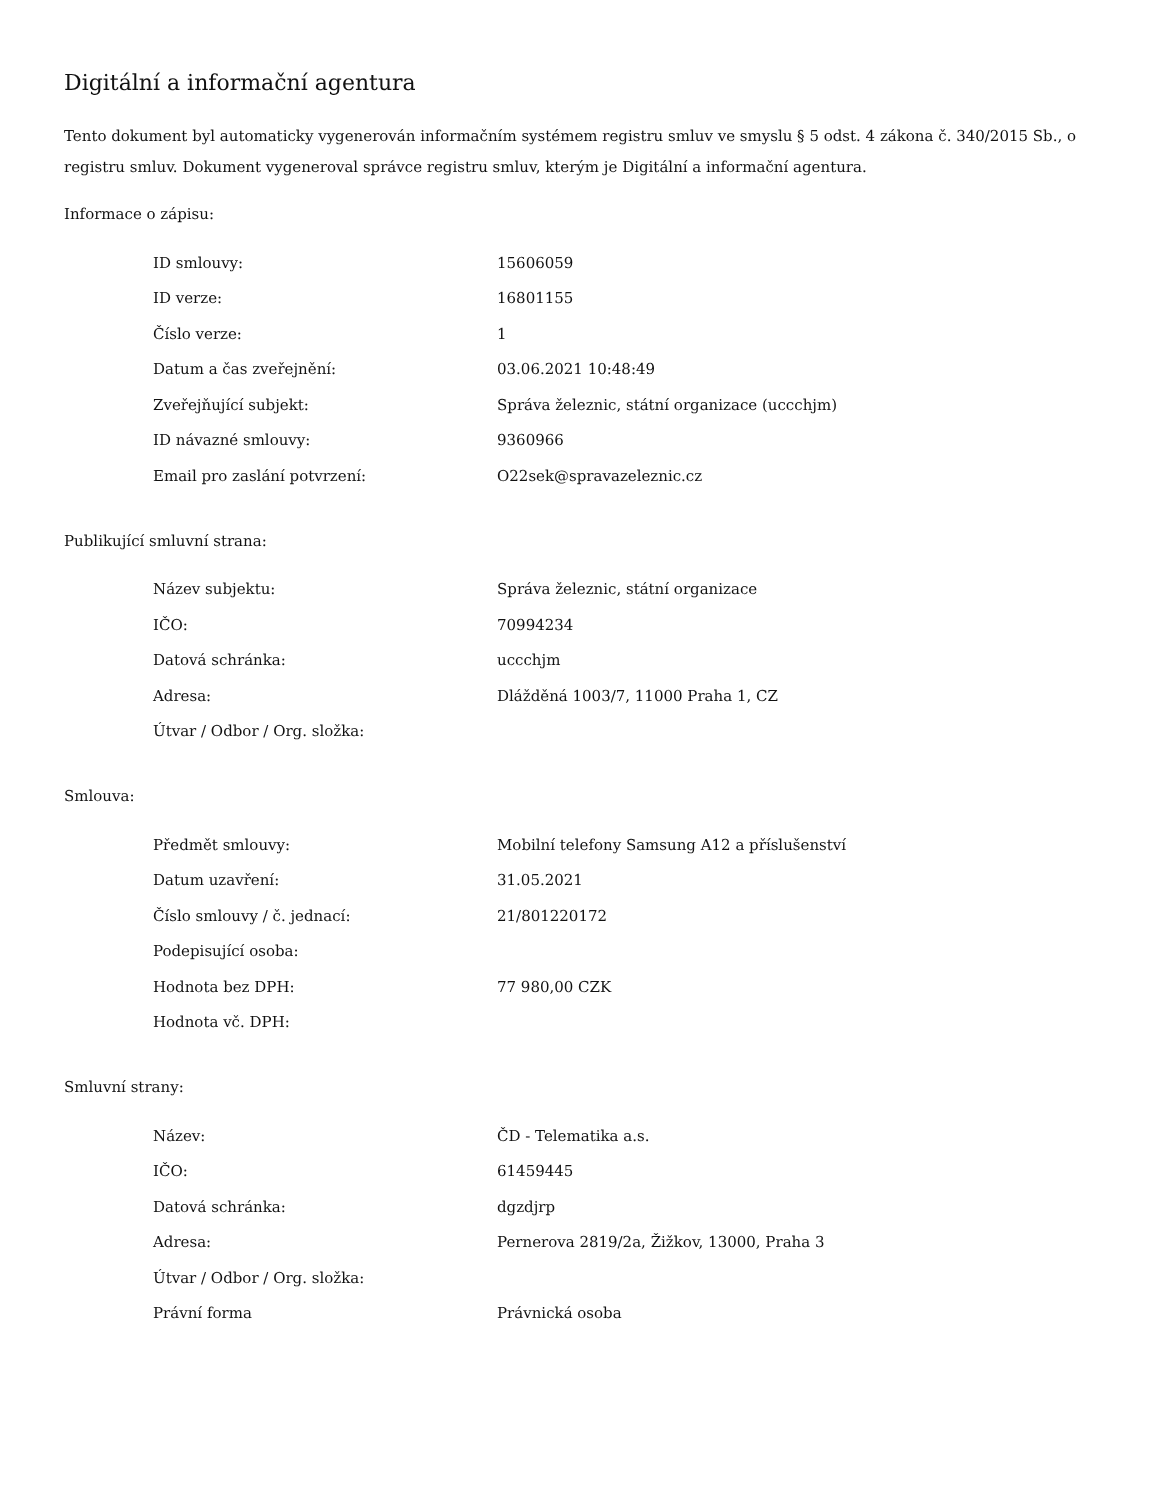Digitální a informační agentura
Tento dokument byl automaticky vygenerován informačním systémem registru smluv ve smyslu § 5 odst. 4 zákona č. 340/2015 Sb., o registru smluv. Dokument vygeneroval správce registru smluv, kterým je Digitální a informační agentura.
Informace o zápisu:
| ID smlouvy: | 15606059 |
| ID verze: | 16801155 |
| Číslo verze: | 1 |
| Datum a čas zveřejnění: | 03.06.2021 10:48:49 |
| Zveřejňující subjekt: | Správa železnic, státní organizace (uccchjm) |
| ID návazné smlouvy: | 9360966 |
| Email pro zaslání potvrzení: | O22sek@spravazeleznic.cz |
Publikující smluvní strana:
| Název subjektu: | Správa železnic, státní organizace |
| IČO: | 70994234 |
| Datová schránka: | uccchjm |
| Adresa: | Dlážděná 1003/7, 11000 Praha 1, CZ |
| Útvar / Odbor / Org. složka: | |
Smlouva:
| Předmět smlouvy: | Mobilní telefony Samsung A12 a příslušenství |
| Datum uzavření: | 31.05.2021 |
| Číslo smlouvy / č. jednací: | 21/801220172 |
| Podepisující osoba: | |
| Hodnota bez DPH: | 77 980,00 CZK |
| Hodnota vč. DPH: | |
Smluvní strany:
| Název: | ČD - Telematika a.s. |
| IČO: | 61459445 |
| Datová schránka: | dgzdjrp |
| Adresa: | Pernerova 2819/2a, Žižkov, 13000, Praha 3 |
| Útvar / Odbor / Org. složka: | |
| Právní forma | Právnická osoba |